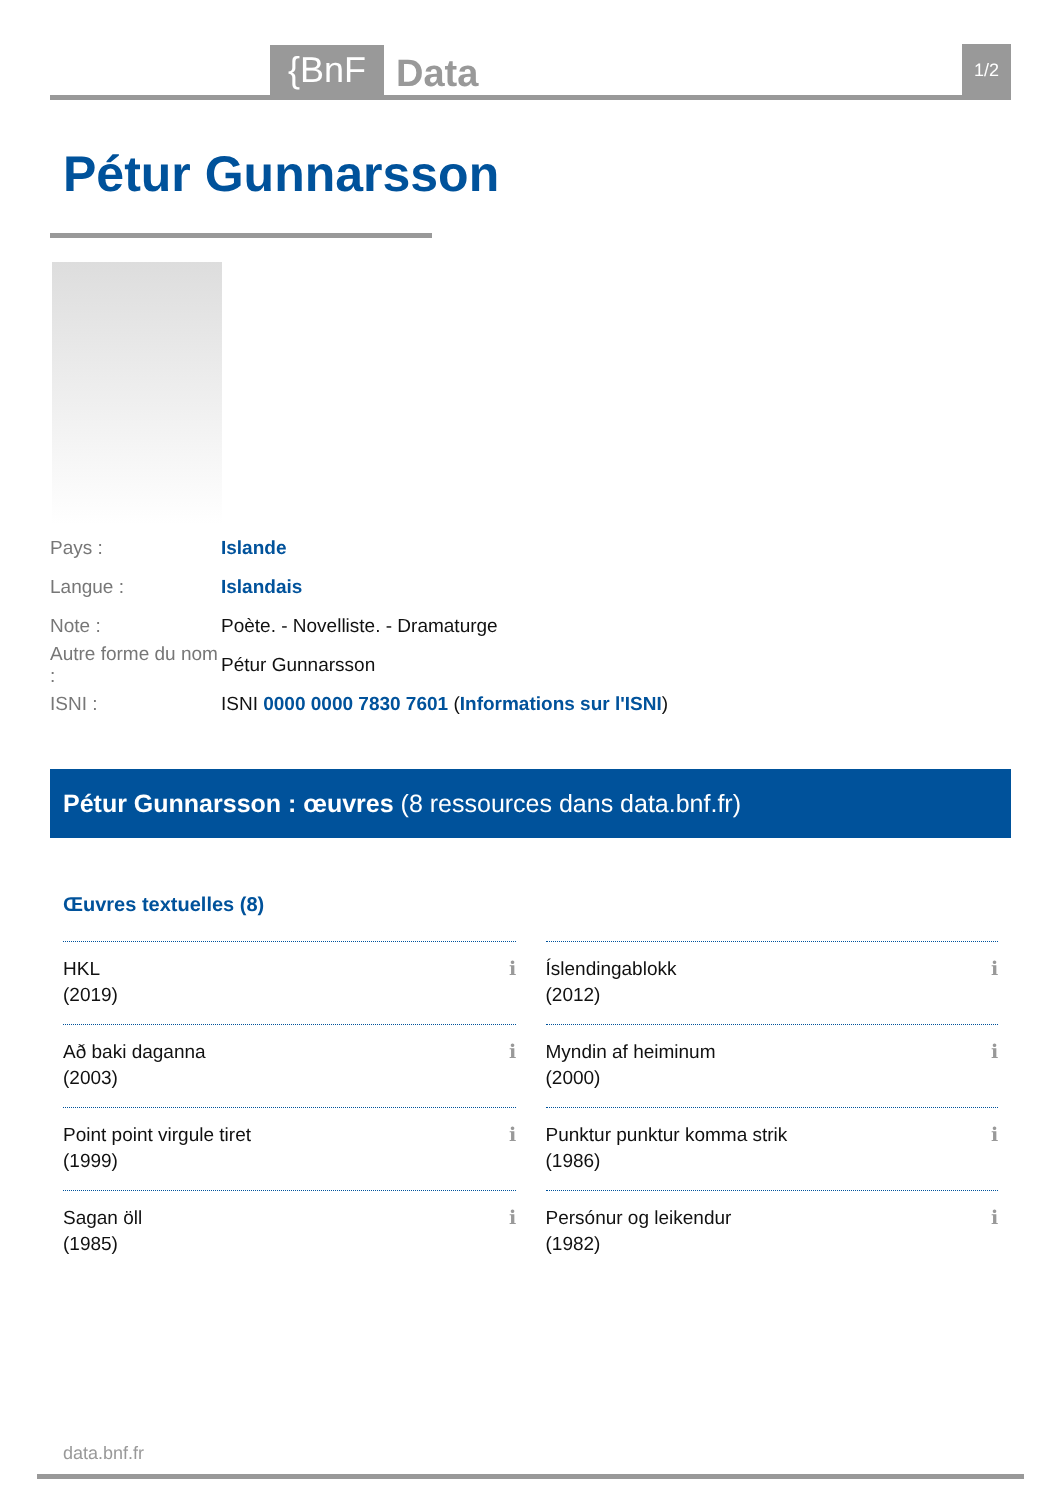{BnF Data 1/2
Pétur Gunnarsson
Pays : Islande
Langue : Islandais
Note : Poète. - Novelliste. - Dramaturge
Autre forme du nom : Pétur Gunnarsson
ISNI : ISNI 0000 0000 7830 7601 (Informations sur l'ISNI)
Pétur Gunnarsson : œuvres (8 ressources dans data.bnf.fr)
Œuvres textuelles (8)
HKL
(2019) ℹ
Íslendingablokk
(2012) ℹ
Að baki daganna
(2003) ℹ
Myndin af heiminum
(2000) ℹ
Point point virgule tiret
(1999) ℹ
Punktur punktur komma strik
(1986) ℹ
Sagan öll
(1985) ℹ
Persónur og leikendur
(1982) ℹ
data.bnf.fr